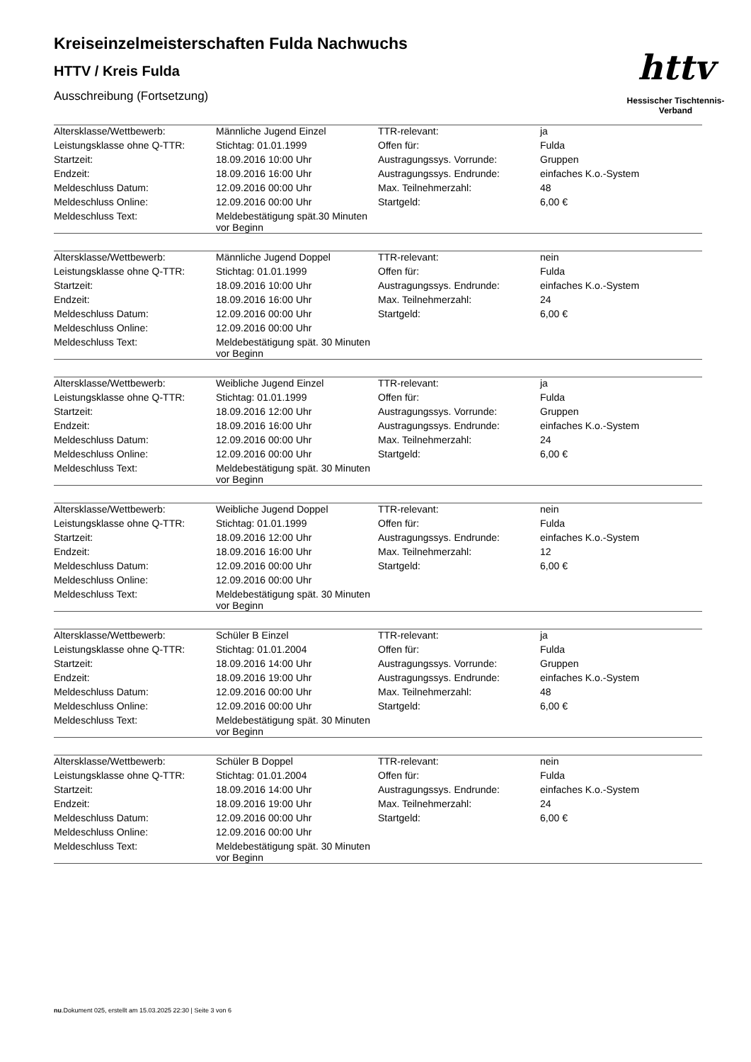httv
Hessischer Tischtennis-Verband
Kreiseinzelmeisterschaften Fulda Nachwuchs
HTTV / Kreis Fulda
Ausschreibung (Fortsetzung)
| Altersklasse/Wettbewerb: | Männliche Jugend Einzel | TTR-relevant: | ja |
| Leistungsklasse ohne Q-TTR: | Stichtag: 01.01.1999 | Offen für: | Fulda |
| Startzeit: | 18.09.2016 10:00 Uhr | Austragungssys. Vorrunde: | Gruppen |
| Endzeit: | 18.09.2016 16:00 Uhr | Austragungssys. Endrunde: | einfaches K.o.-System |
| Meldeschluss Datum: | 12.09.2016 00:00 Uhr | Max. Teilnehmerzahl: | 48 |
| Meldeschluss Online: | 12.09.2016 00:00 Uhr | Startgeld: | 6,00 € |
| Meldeschluss Text: | Meldebestätigung spät.30 Minuten vor Beginn | | |
| Altersklasse/Wettbewerb: | Männliche Jugend Doppel | TTR-relevant: | nein |
| Leistungsklasse ohne Q-TTR: | Stichtag: 01.01.1999 | Offen für: | Fulda |
| Startzeit: | 18.09.2016 10:00 Uhr | Austragungssys. Endrunde: | einfaches K.o.-System |
| Endzeit: | 18.09.2016 16:00 Uhr | Max. Teilnehmerzahl: | 24 |
| Meldeschluss Datum: | 12.09.2016 00:00 Uhr | Startgeld: | 6,00 € |
| Meldeschluss Online: | 12.09.2016 00:00 Uhr | | |
| Meldeschluss Text: | Meldebestätigung spät. 30 Minuten vor Beginn | | |
| Altersklasse/Wettbewerb: | Weibliche Jugend Einzel | TTR-relevant: | ja |
| Leistungsklasse ohne Q-TTR: | Stichtag: 01.01.1999 | Offen für: | Fulda |
| Startzeit: | 18.09.2016 12:00 Uhr | Austragungssys. Vorrunde: | Gruppen |
| Endzeit: | 18.09.2016 16:00 Uhr | Austragungssys. Endrunde: | einfaches K.o.-System |
| Meldeschluss Datum: | 12.09.2016 00:00 Uhr | Max. Teilnehmerzahl: | 24 |
| Meldeschluss Online: | 12.09.2016 00:00 Uhr | Startgeld: | 6,00 € |
| Meldeschluss Text: | Meldebestätigung spät. 30 Minuten vor Beginn | | |
| Altersklasse/Wettbewerb: | Weibliche Jugend Doppel | TTR-relevant: | nein |
| Leistungsklasse ohne Q-TTR: | Stichtag: 01.01.1999 | Offen für: | Fulda |
| Startzeit: | 18.09.2016 12:00 Uhr | Austragungssys. Endrunde: | einfaches K.o.-System |
| Endzeit: | 18.09.2016 16:00 Uhr | Max. Teilnehmerzahl: | 12 |
| Meldeschluss Datum: | 12.09.2016 00:00 Uhr | Startgeld: | 6,00 € |
| Meldeschluss Online: | 12.09.2016 00:00 Uhr | | |
| Meldeschluss Text: | Meldebestätigung spät. 30 Minuten vor Beginn | | |
| Altersklasse/Wettbewerb: | Schüler B Einzel | TTR-relevant: | ja |
| Leistungsklasse ohne Q-TTR: | Stichtag: 01.01.2004 | Offen für: | Fulda |
| Startzeit: | 18.09.2016 14:00 Uhr | Austragungssys. Vorrunde: | Gruppen |
| Endzeit: | 18.09.2016 19:00 Uhr | Austragungssys. Endrunde: | einfaches K.o.-System |
| Meldeschluss Datum: | 12.09.2016 00:00 Uhr | Max. Teilnehmerzahl: | 48 |
| Meldeschluss Online: | 12.09.2016 00:00 Uhr | Startgeld: | 6,00 € |
| Meldeschluss Text: | Meldebestätigung spät. 30 Minuten vor Beginn | | |
| Altersklasse/Wettbewerb: | Schüler B Doppel | TTR-relevant: | nein |
| Leistungsklasse ohne Q-TTR: | Stichtag: 01.01.2004 | Offen für: | Fulda |
| Startzeit: | 18.09.2016 14:00 Uhr | Austragungssys. Endrunde: | einfaches K.o.-System |
| Endzeit: | 18.09.2016 19:00 Uhr | Max. Teilnehmerzahl: | 24 |
| Meldeschluss Datum: | 12.09.2016 00:00 Uhr | Startgeld: | 6,00 € |
| Meldeschluss Online: | 12.09.2016 00:00 Uhr | | |
| Meldeschluss Text: | Meldebestätigung spät. 30 Minuten vor Beginn | | |
nu.Dokument 025, erstellt am 15.03.2025 22:30 | Seite 3 von 6